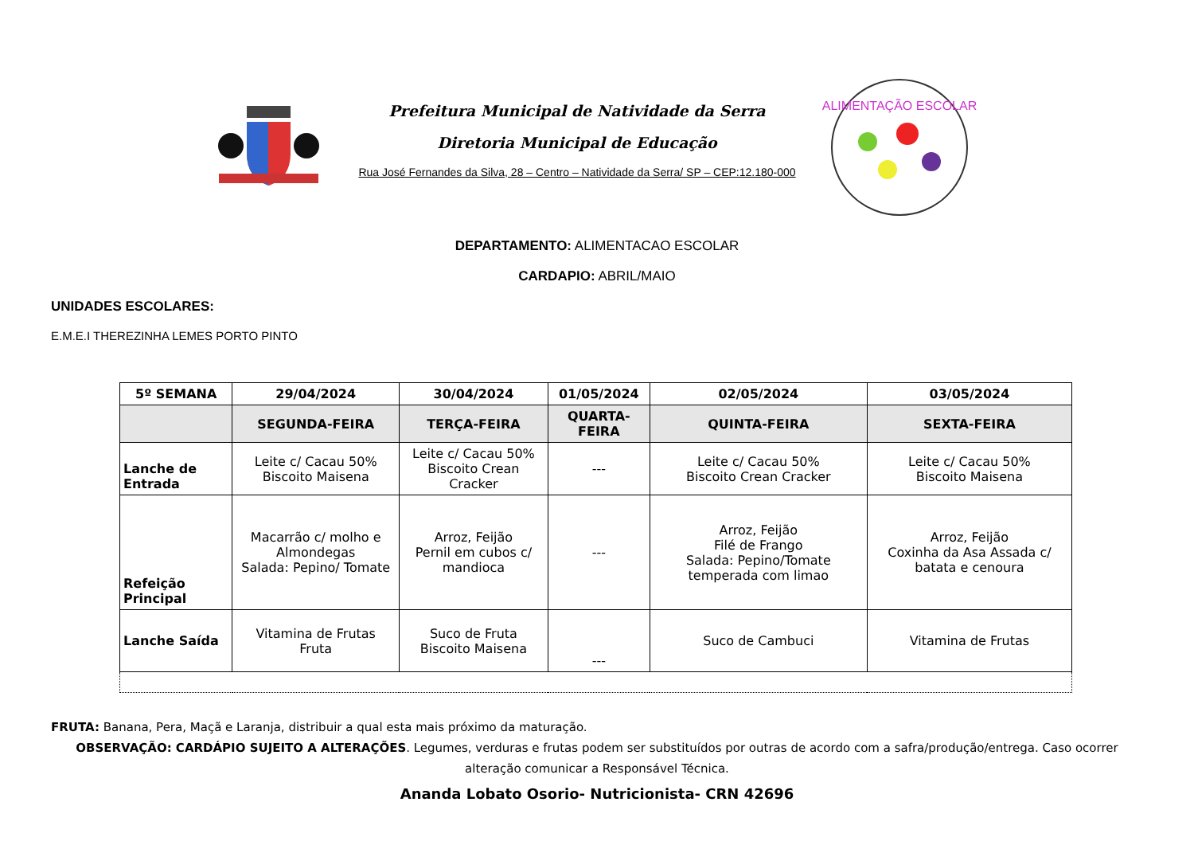Prefeitura Municipal de Natividade da Serra
Diretoria Municipal de Educação
Rua José Fernandes da Silva, 28 – Centro – Natividade da Serra/ SP – CEP:12.180-000
ALIMENTAÇÃO ESCOLAR
DEPARTAMENTO: ALIMENTACAO ESCOLAR
CARDAPIO: ABRIL/MAIO
UNIDADES ESCOLARES:
E.M.E.I THEREZINHA LEMES PORTO PINTO
| 5º SEMANA | 29/04/2024 | 30/04/2024 | 01/05/2024 | 02/05/2024 | 03/05/2024 |
| --- | --- | --- | --- | --- | --- |
| | SEGUNDA-FEIRA | TERÇA-FEIRA | QUARTA-FEIRA | QUINTA-FEIRA | SEXTA-FEIRA |
| Lanche de Entrada | Leite c/ Cacau 50% Biscoito Maisena | Leite c/ Cacau 50% Biscoito Crean Cracker | --- | Leite c/ Cacau 50% Biscoito Crean Cracker | Leite c/ Cacau 50% Biscoito Maisena |
| Refeição Principal | Macarrão c/ molho e Almondegas Salada: Pepino/ Tomate | Arroz, Feijão Pernil em cubos c/ mandioca | --- | Arroz, Feijão Filé de Frango Salada: Pepino/Tomate temperada com limao | Arroz, Feijão Coxinha da Asa Assada c/ batata e cenoura |
| Lanche Saída | Vitamina de Frutas Fruta | Suco de Fruta Biscoito Maisena | --- | Suco de Cambuci | Vitamina de Frutas |
FRUTA: Banana, Pera, Maçã e Laranja, distribuir a qual esta mais próximo da maturação.
OBSERVAÇÃO: CARDÁPIO SUJEITO A ALTERAÇÕES. Legumes, verduras e frutas podem ser substituídos por outras de acordo com a safra/produção/entrega. Caso ocorrer alteração comunicar a Responsável Técnica.
Ananda Lobato Osorio- Nutricionista- CRN 42696